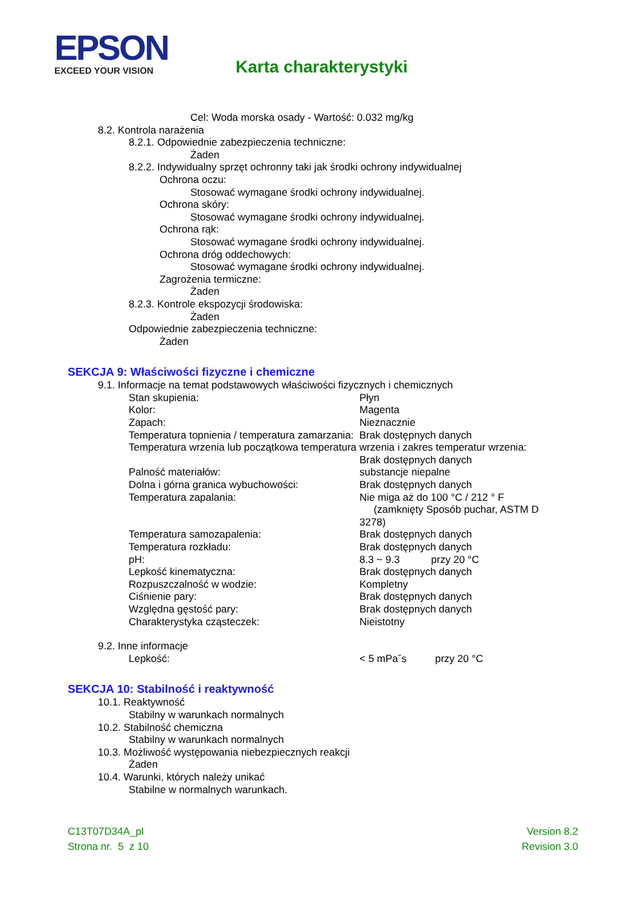EPSON
EXCEED YOUR VISION
Karta charakterystyki
Cel: Woda morska osady - Wartość: 0.032 mg/kg
8.2. Kontrola narażenia
8.2.1. Odpowiednie zabezpieczenia techniczne:
Żaden
8.2.2. Indywidualny sprzęt ochronny taki jak środki ochrony indywidualnej
Ochrona oczu:
Stosować wymagane środki ochrony indywidualnej.
Ochrona skóry:
Stosować wymagane środki ochrony indywidualnej.
Ochrona rąk:
Stosować wymagane środki ochrony indywidualnej.
Ochrona dróg oddechowych:
Stosować wymagane środki ochrony indywidualnej.
Zagrożenia termiczne:
Żaden
8.2.3. Kontrole ekspozycji środowiska:
Żaden
Odpowiednie zabezpieczenia techniczne:
Żaden
SEKCJA 9: Właściwości fizyczne i chemiczne
9.1. Informacje na temat podstawowych właściwości fizycznych i chemicznych
| Stan skupienia: | Płyn |
| Kolor: | Magenta |
| Zapach: | Nieznacznie |
| Temperatura topnienia / temperatura zamarzania: Brak dostępnych danych | |
| Temperatura wrzenia lub początkowa temperatura wrzenia i zakres temperatur wrzenia: | |
| | Brak dostępnych danych |
| Palność materiałów: | substancje niepalne |
| Dolna i górna granica wybuchowości: | Brak dostępnych danych |
| Temperatura zapalania: | Nie miga aż do 100 °C / 212 ° F (zamknięty Sposób puchar, ASTM D 3278) |
| Temperatura samozapalenia: | Brak dostępnych danych |
| Temperatura rozkładu: | Brak dostępnych danych |
| pH: | 8.3 ~ 9.3 przy 20 °C |
| Lepkość kinematyczna: | Brak dostępnych danych |
| Rozpuszczalność w wodzie: | Kompletny |
| Ciśnienie pary: | Brak dostępnych danych |
| Względna gęstość pary: | Brak dostępnych danych |
| Charakterystyka cząsteczek: | Nieistotny |
9.2. Inne informacje
| Lepkość: | < 5 mPaˇs przy 20 °C |
SEKCJA 10: Stabilność i reaktywność
10.1. Reaktywność
Stabilny w warunkach normalnych
10.2. Stabilność chemiczna
Stabilny w warunkach normalnych
10.3. Możliwość występowania niebezpiecznych reakcji
Żaden
10.4. Warunki, których należy unikać
Stabilne w normalnych warunkach.
C13T07D34A_pl
Strona nr. 5 z 10
Version 8.2
Revision 3.0